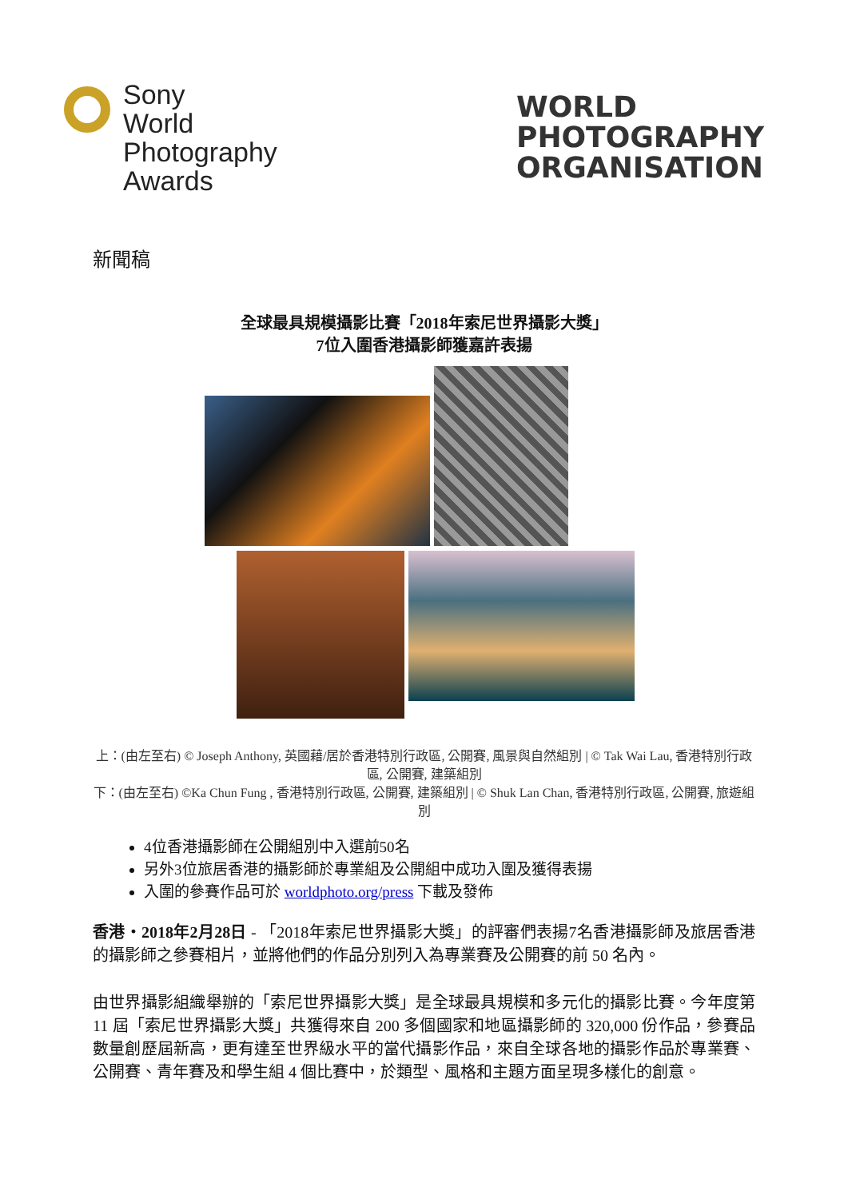Sony
World
Photography
Awards
WORLD
PHOTOGRAPHY
ORGANISATION
新聞稿
全球最具規模攝影比賽「2018年索尼世界攝影大獎」
7位入圍香港攝影師獲嘉許表揚
上：(由左至右) © Joseph Anthony, 英國藉/居於香港特別行政區, 公開賽, 風景與自然組別 | © Tak Wai Lau, 香港特別行政區, 公開賽, 建築組別
下：(由左至右) ©Ka Chun Fung , 香港特別行政區, 公開賽, 建築組別 | © Shuk Lan Chan, 香港特別行政區, 公開賽, 旅遊組別
4位香港攝影師在公開組別中入選前50名
另外3位旅居香港的攝影師於專業組及公開組中成功入圍及獲得表揚
入圍的參賽作品可於 worldphoto.org/press 下載及發佈
香港・2018年2月28日 - 「2018年索尼世界攝影大獎」的評審們表揚7名香港攝影師及旅居香港的攝影師之參賽相片，並將他們的作品分別列入為專業賽及公開賽的前 50 名內。
由世界攝影組織舉辦的「索尼世界攝影大獎」是全球最具規模和多元化的攝影比賽。今年度第 11 屆「索尼世界攝影大獎」共獲得來自 200 多個國家和地區攝影師的 320,000 份作品，參賽品數量創歷屆新高，更有達至世界級水平的當代攝影作品，來自全球各地的攝影作品於專業賽、公開賽、青年賽及和學生組 4 個比賽中，於類型、風格和主題方面呈現多樣化的創意。